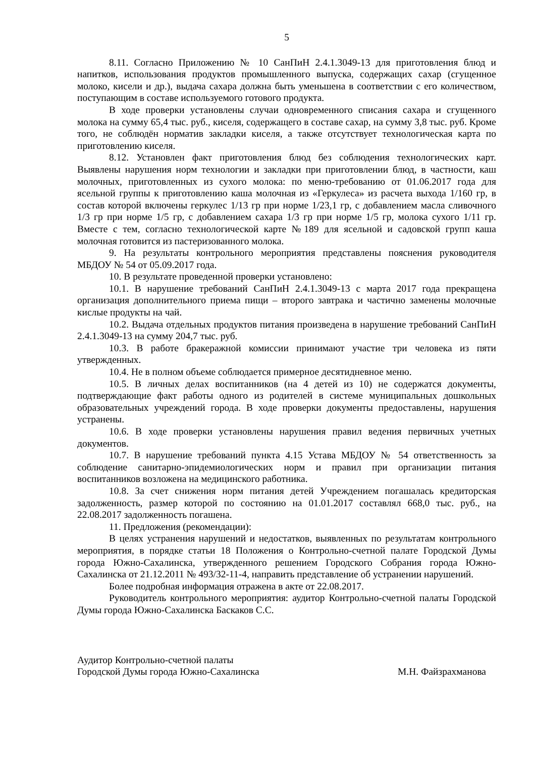5
8.11. Согласно Приложению № 10 СанПиН 2.4.1.3049-13 для приготовления блюд и напитков, использования продуктов промышленного выпуска, содержащих сахар (сгущенное молоко, кисели и др.), выдача сахара должна быть уменьшена в соответствии с его количеством, поступающим в составе используемого готового продукта.
В ходе проверки установлены случаи одновременного списания сахара и сгущенного молока на сумму 65,4 тыс. руб., киселя, содержащего в составе сахар, на сумму 3,8 тыс. руб. Кроме того, не соблюдён норматив закладки киселя, а также отсутствует технологическая карта по приготовлению киселя.
8.12. Установлен факт приготовления блюд без соблюдения технологических карт. Выявлены нарушения норм технологии и закладки при приготовлении блюд, в частности, каш молочных, приготовленных из сухого молока: по меню-требованию от 01.06.2017 года для ясельной группы к приготовлению каша молочная из «Геркулеса» из расчета выхода 1/160 гр, в состав которой включены геркулес 1/13 гр при норме 1/23,1 гр, с добавлением масла сливочного 1/3 гр при норме 1/5 гр, с добавлением сахара 1/3 гр при норме 1/5 гр, молока сухого 1/11 гр. Вместе с тем, согласно технологической карте №189 для ясельной и садовской групп каша молочная готовится из пастеризованного молока.
9. На результаты контрольного мероприятия представлены пояснения руководителя МБДОУ № 54 от 05.09.2017 года.
10. В результате проведенной проверки установлено:
10.1. В нарушение требований СанПиН 2.4.1.3049-13 с марта 2017 года прекращена организация дополнительного приема пищи – второго завтрака и частично заменены молочные кислые продукты на чай.
10.2. Выдача отдельных продуктов питания произведена в нарушение требований СанПиН 2.4.1.3049-13 на сумму 204,7 тыс. руб.
10.3. В работе бракеражной комиссии принимают участие три человека из пяти утвержденных.
10.4. Не в полном объеме соблюдается примерное десятидневное меню.
10.5. В личных делах воспитанников (на 4 детей из 10) не содержатся документы, подтверждающие факт работы одного из родителей в системе муниципальных дошкольных образовательных учреждений города. В ходе проверки документы предоставлены, нарушения устранены.
10.6. В ходе проверки установлены нарушения правил ведения первичных учетных документов.
10.7. В нарушение требований пункта 4.15 Устава МБДОУ № 54 ответственность за соблюдение санитарно-эпидемиологических норм и правил при организации питания воспитанников возложена на медицинского работника.
10.8. За счет снижения норм питания детей Учреждением погашалась кредиторская задолженность, размер которой по состоянию на 01.01.2017 составлял 668,0 тыс. руб., на 22.08.2017 задолженность погашена.
11. Предложения (рекомендации):
В целях устранения нарушений и недостатков, выявленных по результатам контрольного мероприятия, в порядке статьи 18 Положения о Контрольно-счетной палате Городской Думы города Южно-Сахалинска, утвержденного решением Городского Собрания города Южно-Сахалинска от 21.12.2011 № 493/32-11-4, направить представление об устранении нарушений.
Более подробная информация отражена в акте от 22.08.2017.
Руководитель контрольного мероприятия: аудитор Контрольно-счетной палаты Городской Думы города Южно-Сахалинска Баскаков С.С.
Аудитор Контрольно-счетной палаты
Городской Думы города Южно-Сахалинска М.Н. Файзрахманова